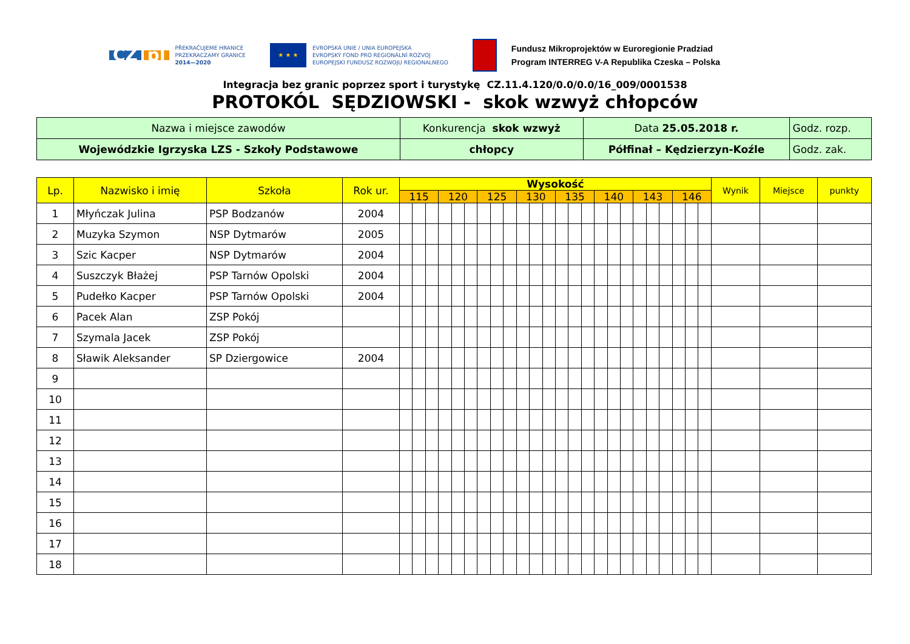CZ pl
PŘEKRAČUJEME HRANICE
PRZEKRACZAMY GRANICE
2014—2020
★ ★ ★
EVROPSKÁ UNIE / UNIA EUROPEJSKA
EVROPSKÝ FOND PRO REGIONÁLNÍ ROZVOJ
EUROPEJSKI FUNDUSZ ROZWOJU REGIONALNEGO
Fundusz Mikroprojektów w Euroregionie Pradziad
Program INTERREG V-A Republika Czeska – Polska
Integracja bez granic poprzez sport i turystykę CZ.11.4.120/0.0/0.0/16_009/0001538
PROTOKÓL SĘDZIOWSKI - skok wzwyż chłopców
| Nazwa i miejsce zawodów | Konkurencja skok wzwyż | Data 25.05.2018 r. | Godz. rozp. |
| Wojewódzkie Igrzyska LZS - Szkoły Podstawowe | chłopcy | Półfinał – Kędzierzyn-Koźle | Godz. zak. |
| Lp. | Nazwisko i imię | Szkoła | Rok ur. | Wysokość | | | | | | | | | | | | | | | | | | | | | | | | Wynik | Miejsce | punkty |
| --- | --- | --- | --- | --- | --- | --- | --- | --- | --- | --- | --- | --- | --- | --- | --- | --- | --- | --- | --- | --- | --- | --- | --- | --- | --- | --- | --- | --- | --- | --- |
| | | | | 115 | | | 120 | | | 125 | | | 130 | | | 135 | | | 140 | | | 143 | | | 146 | | | | | |
| 1 | Młyńczak Julina | PSP Bodzanów | 2004 | | | | | | | | | | | | | | | | | | | | | | | | | | | |
| 2 | Muzyka Szymon | NSP Dytmarów | 2005 | | | | | | | | | | | | | | | | | | | | | | | | | | | |
| 3 | Szic Kacper | NSP Dytmarów | 2004 | | | | | | | | | | | | | | | | | | | | | | | | | | | |
| 4 | Suszczyk Błażej | PSP Tarnów Opolski | 2004 | | | | | | | | | | | | | | | | | | | | | | | | | | | |
| 5 | Pudełko Kacper | PSP Tarnów Opolski | 2004 | | | | | | | | | | | | | | | | | | | | | | | | | | | |
| 6 | Pacek Alan | ZSP Pokój | | | | | | | | | | | | | | | | | | | | | | | | | | | | |
| 7 | Szymala Jacek | ZSP Pokój | | | | | | | | | | | | | | | | | | | | | | | | | | | | |
| 8 | Sławik Aleksander | SP Dziergowice | 2004 | | | | | | | | | | | | | | | | | | | | | | | | | | | |
| 9 | | | | | | | | | | | | | | | | | | | | | | | | | | | | | | |
| 10 | | | | | | | | | | | | | | | | | | | | | | | | | | | | | | |
| 11 | | | | | | | | | | | | | | | | | | | | | | | | | | | | | | |
| 12 | | | | | | | | | | | | | | | | | | | | | | | | | | | | | | |
| 13 | | | | | | | | | | | | | | | | | | | | | | | | | | | | | | |
| 14 | | | | | | | | | | | | | | | | | | | | | | | | | | | | | | |
| 15 | | | | | | | | | | | | | | | | | | | | | | | | | | | | | | |
| 16 | | | | | | | | | | | | | | | | | | | | | | | | | | | | | | |
| 17 | | | | | | | | | | | | | | | | | | | | | | | | | | | | | | |
| 18 | | | | | | | | | | | | | | | | | | | | | | | | | | | | | | |